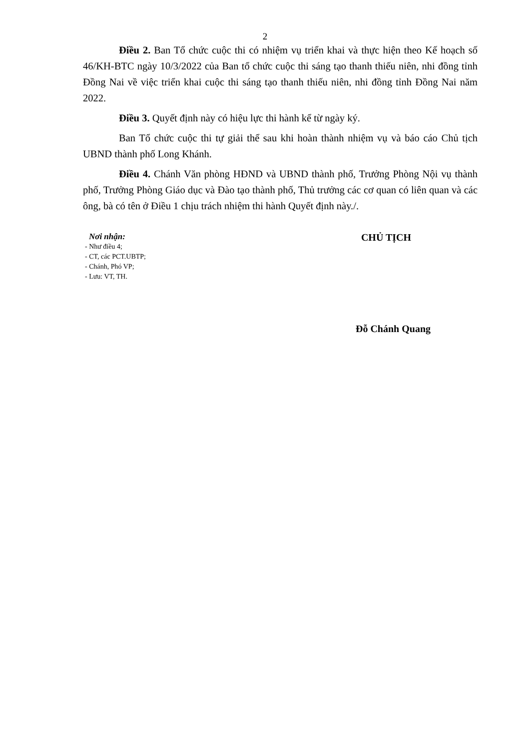2
Điều 2. Ban Tổ chức cuộc thi có nhiệm vụ triển khai và thực hiện theo Kế hoạch số 46/KH-BTC ngày 10/3/2022 của Ban tổ chức cuộc thi sáng tạo thanh thiếu niên, nhi đồng tỉnh Đồng Nai về việc triển khai cuộc thi sáng tạo thanh thiếu niên, nhi đồng tỉnh Đồng Nai năm 2022.
Điều 3. Quyết định này có hiệu lực thi hành kể từ ngày ký.
Ban Tổ chức cuộc thi tự giải thể sau khi hoàn thành nhiệm vụ và báo cáo Chủ tịch UBND thành phố Long Khánh.
Điều 4. Chánh Văn phòng HĐND và UBND thành phố, Trưởng Phòng Nội vụ thành phố, Trưởng Phòng Giáo dục và Đào tạo thành phố, Thủ trưởng các cơ quan có liên quan và các ông, bà có tên ở Điều 1 chịu trách nhiệm thi hành Quyết định này./.
Nơi nhận:
- Như điều 4;
- CT, các PCT.UBTP;
- Chánh, Phó VP;
- Lưu: VT, TH.
CHỦ TỊCH
Đỗ Chánh Quang